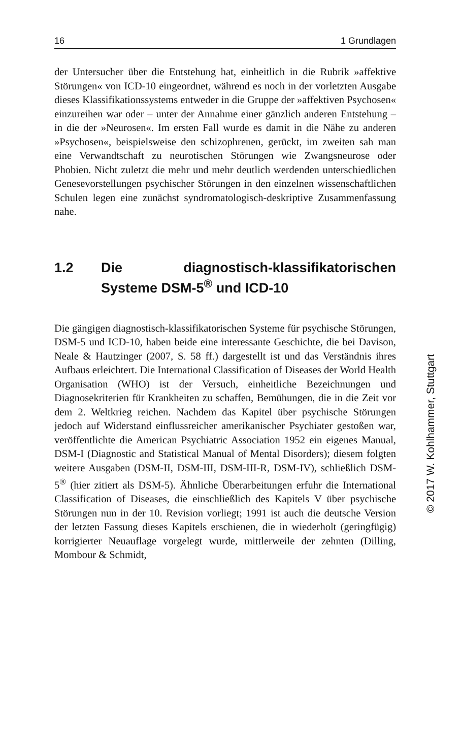16 1 Grundlagen
der Untersucher über die Entstehung hat, einheitlich in die Rubrik »affektive Störungen« von ICD-10 eingeordnet, während es noch in der vorletzten Ausgabe dieses Klassifikationssystems entweder in die Gruppe der »affektiven Psychosen« einzureihen war oder – unter der Annahme einer gänzlich anderen Entstehung – in die der »Neurosen«. Im ersten Fall wurde es damit in die Nähe zu anderen »Psychosen«, beispielsweise den schizophrenen, gerückt, im zweiten sah man eine Verwandtschaft zu neurotischen Störungen wie Zwangsneurose oder Phobien. Nicht zuletzt die mehr und mehr deutlich werdenden unterschiedlichen Genesevorstellungen psychischer Störungen in den einzelnen wissenschaftlichen Schulen legen eine zunächst syndromatologisch-deskriptive Zusammenfassung nahe.
1.2 Die diagnostisch-klassifikatorischen Systeme DSM-5<sup>®</sup> und ICD-10
Die gängigen diagnostisch-klassifikatorischen Systeme für psychische Störungen, DSM-5 und ICD-10, haben beide eine interessante Geschichte, die bei Davison, Neale & Hautzinger (2007, S. 58 ff.) dargestellt ist und das Verständnis ihres Aufbaus erleichtert. Die International Classification of Diseases der World Health Organisation (WHO) ist der Versuch, einheitliche Bezeichnungen und Diagnosekriterien für Krankheiten zu schaffen, Bemühungen, die in die Zeit vor dem 2. Weltkrieg reichen. Nachdem das Kapitel über psychische Störungen jedoch auf Widerstand einflussreicher amerikanischer Psychiater gestoßen war, veröffentlichte die American Psychiatric Association 1952 ein eigenes Manual, DSM-I (Diagnostic and Statistical Manual of Mental Disorders); diesem folgten weitere Ausgaben (DSM-II, DSM-III, DSM-III-R, DSM-IV), schließlich DSM-5<sup>®</sup> (hier zitiert als DSM-5). Ähnliche Überarbeitungen erfuhr die International Classification of Diseases, die einschließlich des Kapitels V über psychische Störungen nun in der 10. Revision vorliegt; 1991 ist auch die deutsche Version der letzten Fassung dieses Kapitels erschienen, die in wiederholt (geringfügig) korrigierter Neuauflage vorgelegt wurde, mittlerweile der zehnten (Dilling, Mombour & Schmidt,
© 2017 W. Kohlhammer, Stuttgart